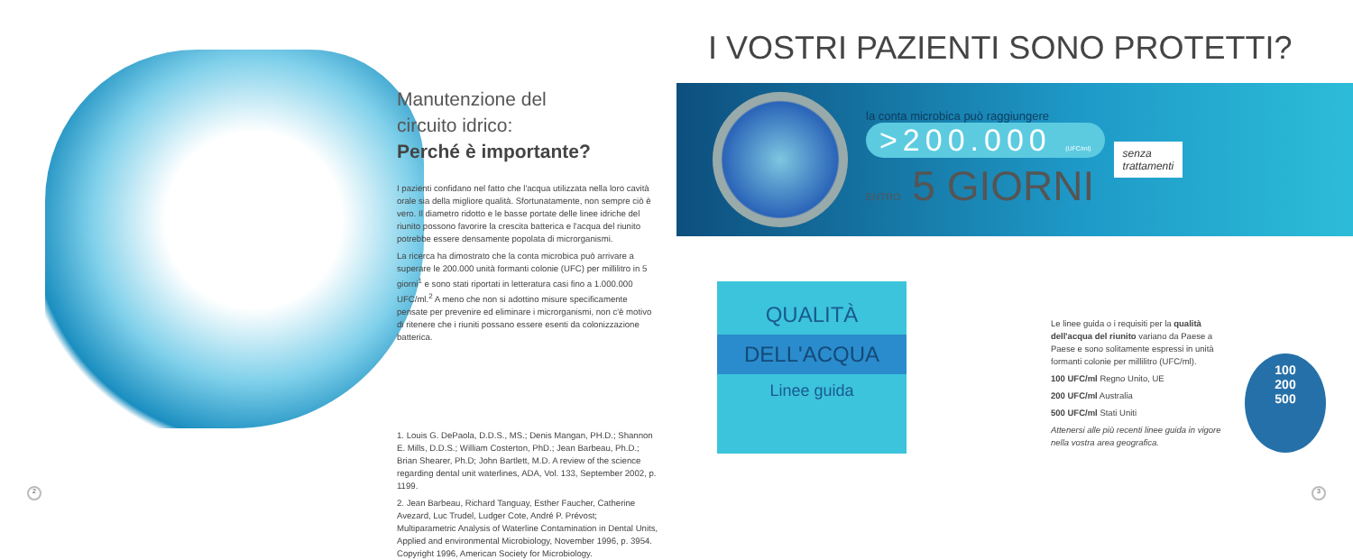Manutenzione del
circuito idrico:
Perché è importante?
I pazienti confidano nel fatto che l'acqua utilizzata nella loro cavità orale sia della migliore qualità. Sfortunatamente, non sempre ciò è vero. Il diametro ridotto e le basse portate delle linee idriche del riunito possono favorire la crescita batterica e l'acqua del riunito potrebbe essere densamente popolata di microrganismi.
La ricerca ha dimostrato che la conta microbica può arrivare a superare le 200.000 unità formanti colonie (UFC) per millilitro in 5 giorni<sup>1</sup> e sono stati riportati in letteratura casi fino a 1.000.000 UFC/ml.<sup>2</sup> A meno che non si adottino misure specificamente pensate per prevenire ed eliminare i microrganismi, non c'è motivo di ritenere che i riuniti possano essere esenti da colonizzazione batterica.
1. Louis G. DePaola, D.D.S., MS.; Denis Mangan, PH.D.; Shannon E. Mills, D.D.S.; William Costerton, PhD.; Jean Barbeau, Ph.D.; Brian Shearer, Ph.D; John Bartlett, M.D. A review of the science regarding dental unit waterlines, ADA, Vol. 133, September 2002, p. 1199.
2. Jean Barbeau, Richard Tanguay, Esther Faucher, Catherine Avezard, Luc Trudel, Ludger Cote, André P. Prévost; Multiparametric Analysis of Waterline Contamination in Dental Units, Applied and environmental Microbiology, November 1996, p. 3954. Copyright 1996, American Society for Microbiology.
2
I VOSTRI PAZIENTI SONO PROTETTI?
la conta microbica può raggiungere
>200.000 (UFC/ml)
ENTRO 5 GIORNI
senza
trattamenti
QUALITÀ
DELL'ACQUA
Linee guida
Le linee guida o i requisiti per la qualità dell'acqua del riunito variano da Paese a Paese e sono solitamente espressi in unità formanti colonie per millilitro (UFC/ml).
100 UFC/ml Regno Unito, UE
200 UFC/ml Australia
500 UFC/ml Stati Uniti
Attenersi alle più recenti linee guida in vigore nella vostra area geografica.
100
200
500
3